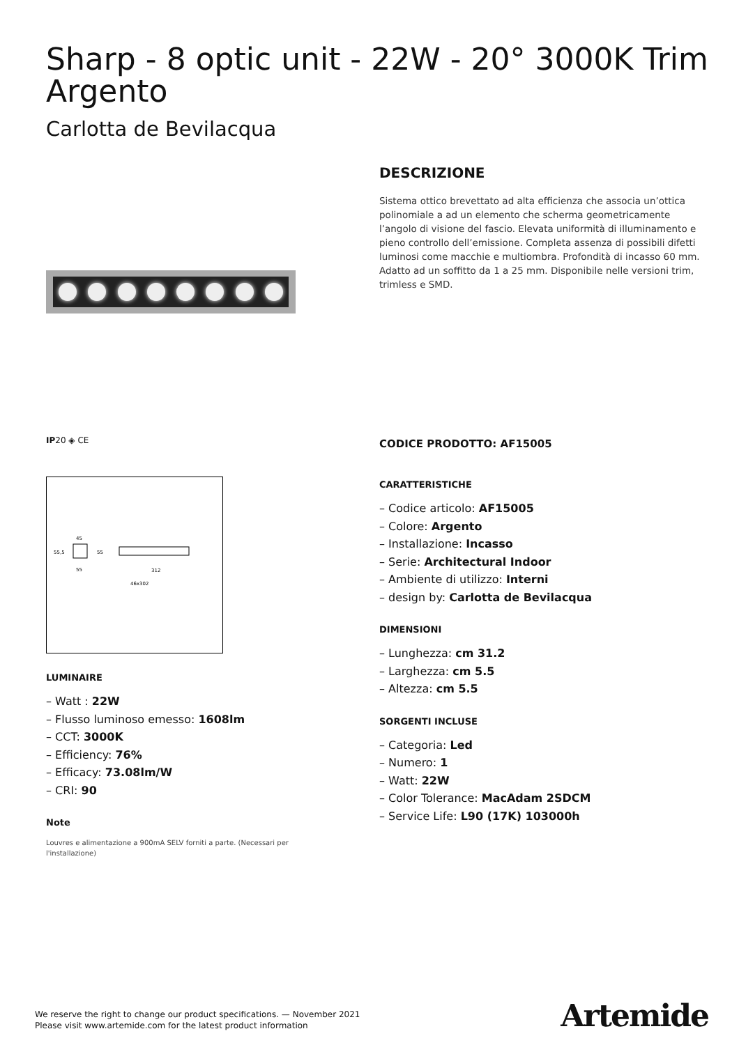Sharp - 8 optic unit - 22W - 20° 3000K Trim Argento
Carlotta de Bevilacqua
DESCRIZIONE
Sistema ottico brevettato ad alta efficienza che associa un’ottica polinomiale a ad un elemento che scherma geometricamente l’angolo di visione del fascio. Elevata uniformità di illuminamento e pieno controllo dell’emissione. Completa assenza di possibili difetti luminosi come macchie e multiombra. Profondità di incasso 60 mm. Adatto ad un soffitto da 1 a 25 mm. Disponibile nelle versioni trim, trimless e SMD.
IP20 ◈ CE
45
55
312
46x302
55,5
55
LUMINAIRE
– Watt : 22W
– Flusso luminoso emesso: 1608lm
– CCT: 3000K
– Efficiency: 76%
– Efficacy: 73.08lm/W
– CRI: 90
Note
Louvres e alimentazione a 900mA SELV forniti a parte. (Necessari per l'installazione)
CODICE PRODOTTO: AF15005
CARATTERISTICHE
– Codice articolo: AF15005
– Colore: Argento
– Installazione: Incasso
– Serie: Architectural Indoor
– Ambiente di utilizzo: Interni
– design by: Carlotta de Bevilacqua
DIMENSIONI
– Lunghezza: cm 31.2
– Larghezza: cm 5.5
– Altezza: cm 5.5
SORGENTI INCLUSE
– Categoria: Led
– Numero: 1
– Watt: 22W
– Color Tolerance: MacAdam 2SDCM
– Service Life: L90 (17K) 103000h
We reserve the right to change our product specifications. — November 2021
Please visit www.artemide.com for the latest product information
Artemide